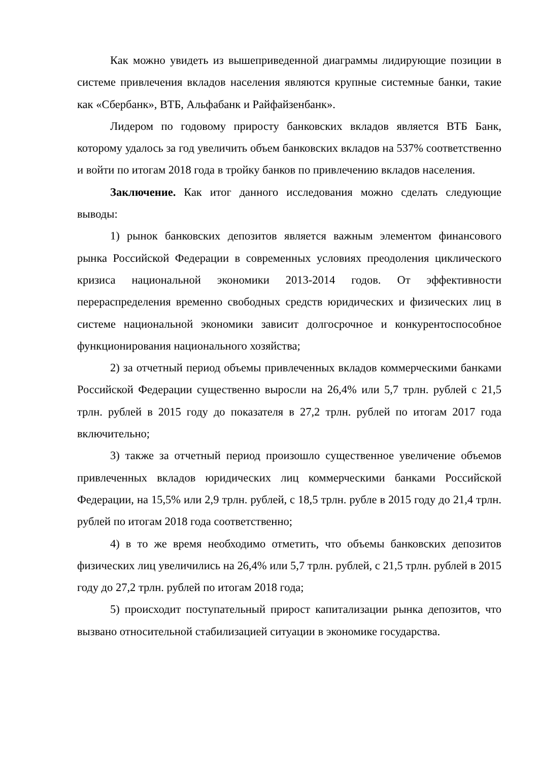Как можно увидеть из вышеприведенной диаграммы лидирующие позиции в системе привлечения вкладов населения являются крупные системные банки, такие как «Сбербанк», ВТБ, Альфабанк и Райфайзенбанк».
Лидером по годовому приросту банковских вкладов является ВТБ Банк, которому удалось за год увеличить объем банковских вкладов на 537% соответственно и войти по итогам 2018 года в тройку банков по привлечению вкладов населения.
Заключение. Как итог данного исследования можно сделать следующие выводы:
1) рынок банковских депозитов является важным элементом финансового рынка Российской Федерации в современных условиях преодоления циклического кризиса национальной экономики 2013-2014 годов. От эффективности перераспределения временно свободных средств юридических и физических лиц в системе национальной экономики зависит долгосрочное и конкурентоспособное функционирования национального хозяйства;
2) за отчетный период объемы привлеченных вкладов коммерческими банками Российской Федерации существенно выросли на 26,4% или 5,7 трлн. рублей с 21,5 трлн. рублей в 2015 году до показателя в 27,2 трлн. рублей по итогам 2017 года включительно;
3) также за отчетный период произошло существенное увеличение объемов привлеченных вкладов юридических лиц коммерческими банками Российской Федерации, на 15,5% или 2,9 трлн. рублей, с 18,5 трлн. рубле в 2015 году до 21,4 трлн. рублей по итогам 2018 года соответственно;
4) в то же время необходимо отметить, что объемы банковских депозитов физических лиц увеличились на 26,4% или 5,7 трлн. рублей, с 21,5 трлн. рублей в 2015 году до 27,2 трлн. рублей по итогам 2018 года;
5) происходит поступательный прирост капитализации рынка депозитов, что вызвано относительной стабилизацией ситуации в экономике государства.